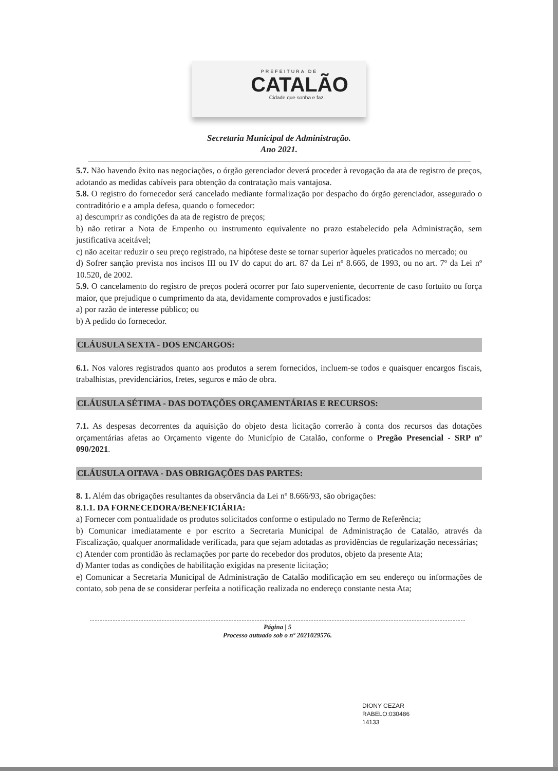PREFEITURA DE
CATALÃO
Cidade que sonha e faz.
Secretaria Municipal de Administração.
Ano 2021.
5.7. Não havendo êxito nas negociações, o órgão gerenciador deverá proceder à revogação da ata de registro de preços, adotando as medidas cabíveis para obtenção da contratação mais vantajosa.
5.8. O registro do fornecedor será cancelado mediante formalização por despacho do órgão gerenciador, assegurado o contraditório e a ampla defesa, quando o fornecedor:
a) descumprir as condições da ata de registro de preços;
b) não retirar a Nota de Empenho ou instrumento equivalente no prazo estabelecido pela Administração, sem justificativa aceitável;
c) não aceitar reduzir o seu preço registrado, na hipótese deste se tornar superior àqueles praticados no mercado; ou
d) Sofrer sanção prevista nos incisos III ou IV do caput do art. 87 da Lei nº 8.666, de 1993, ou no art. 7º da Lei nº 10.520, de 2002.
5.9. O cancelamento do registro de preços poderá ocorrer por fato superveniente, decorrente de caso fortuito ou força maior, que prejudique o cumprimento da ata, devidamente comprovados e justificados:
a) por razão de interesse público; ou
b) A pedido do fornecedor.
CLÁUSULA SEXTA - DOS ENCARGOS:
6.1. Nos valores registrados quanto aos produtos a serem fornecidos, incluem-se todos e quaisquer encargos fiscais, trabalhistas, previdenciários, fretes, seguros e mão de obra.
CLÁUSULA SÉTIMA - DAS DOTAÇÕES ORÇAMENTÁRIAS E RECURSOS:
7.1. As despesas decorrentes da aquisição do objeto desta licitação correrão à conta dos recursos das dotações orçamentárias afetas ao Orçamento vigente do Município de Catalão, conforme o Pregão Presencial - SRP nº 090/2021.
CLÁUSULA OITAVA - DAS OBRIGAÇÕES DAS PARTES:
8. 1. Além das obrigações resultantes da observância da Lei nº 8.666/93, são obrigações:
8.1.1. DA FORNECEDORA/BENEFICIÁRIA:
a) Fornecer com pontualidade os produtos solicitados conforme o estipulado no Termo de Referência;
b) Comunicar imediatamente e por escrito a Secretaria Municipal de Administração de Catalão, através da Fiscalização, qualquer anormalidade verificada, para que sejam adotadas as providências de regularização necessárias;
c) Atender com prontidão às reclamações por parte do recebedor dos produtos, objeto da presente Ata;
d) Manter todas as condições de habilitação exigidas na presente licitação;
e) Comunicar a Secretaria Municipal de Administração de Catalão modificação em seu endereço ou informações de contato, sob pena de se considerar perfeita a notificação realizada no endereço constante nesta Ata;
Página | 5
Processo autuado sob o nº 2021029576.
DIONY CEZAR
RABELO:030486
14133